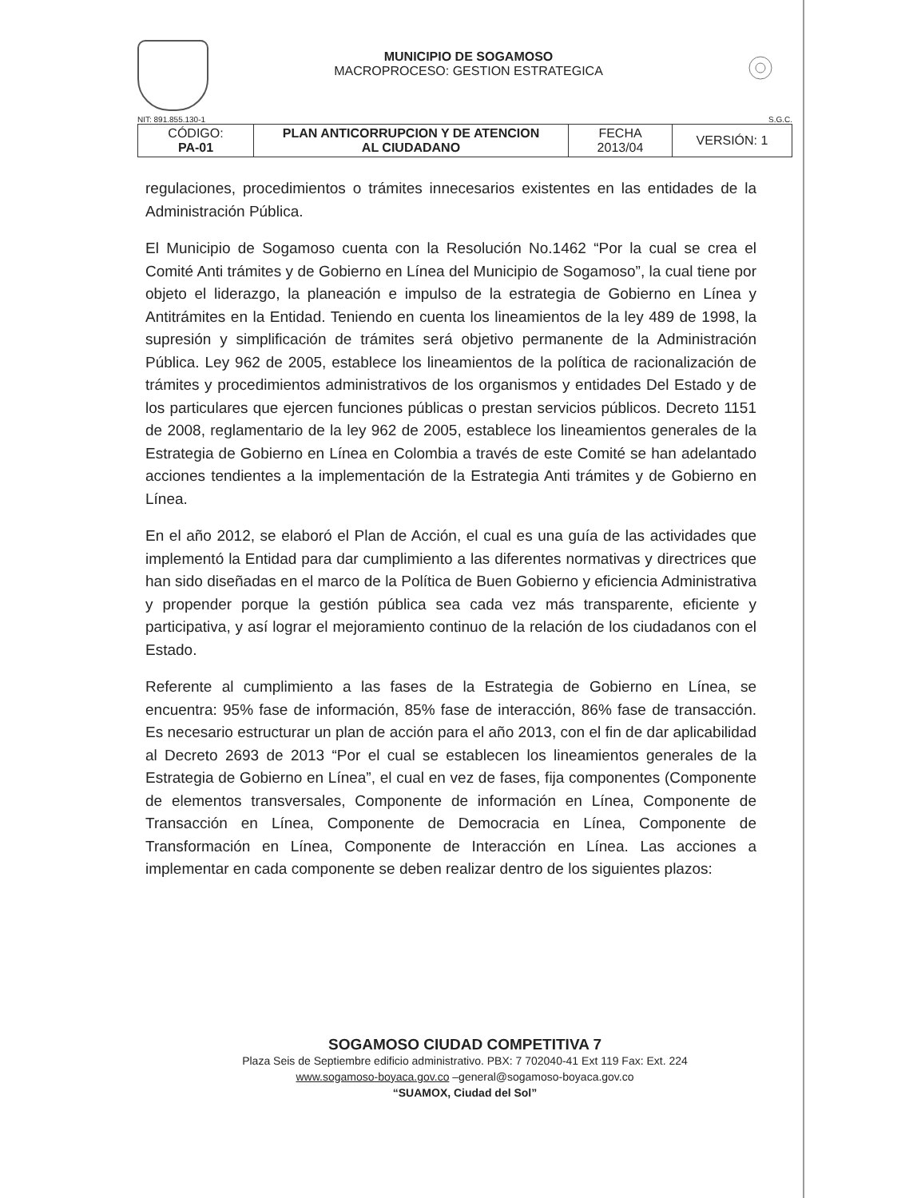MUNICIPIO DE SOGAMOSO
MACROPROCESO: GESTION ESTRATEGICA
NIT: 891.855.130-1 S.G.C.
| CÓDIGO: PA-01 | PLAN ANTICORRUPCION Y DE ATENCION AL CIUDADANO | FECHA 2013/04 | VERSIÓN: 1 |
regulaciones, procedimientos o trámites innecesarios existentes en las entidades de la Administración Pública.
El Municipio de Sogamoso cuenta con la Resolución No.1462 “Por la cual se crea el Comité Anti trámites y de Gobierno en Línea del Municipio de Sogamoso”, la cual tiene por objeto el liderazgo, la planeación e impulso de la estrategia de Gobierno en Línea y Antitrámites en la Entidad. Teniendo en cuenta los lineamientos de la ley 489 de 1998, la supresión y simplificación de trámites será objetivo permanente de la Administración Pública. Ley 962 de 2005, establece los lineamientos de la política de racionalización de trámites y procedimientos administrativos de los organismos y entidades Del Estado y de los particulares que ejercen funciones públicas o prestan servicios públicos. Decreto 1151 de 2008, reglamentario de la ley 962 de 2005, establece los lineamientos generales de la Estrategia de Gobierno en Línea en Colombia a través de este Comité se han adelantado acciones tendientes a la implementación de la Estrategia Anti trámites y de Gobierno en Línea.
En el año 2012, se elaboró el Plan de Acción, el cual es una guía de las actividades que implementó la Entidad para dar cumplimiento a las diferentes normativas y directrices que han sido diseñadas en el marco de la Política de Buen Gobierno y eficiencia Administrativa y propender porque la gestión pública sea cada vez más transparente, eficiente y participativa, y así lograr el mejoramiento continuo de la relación de los ciudadanos con el Estado.
Referente al cumplimiento a las fases de la Estrategia de Gobierno en Línea, se encuentra: 95% fase de información, 85% fase de interacción, 86% fase de transacción. Es necesario estructurar un plan de acción para el año 2013, con el fin de dar aplicabilidad al Decreto 2693 de 2013 “Por el cual se establecen los lineamientos generales de la Estrategia de Gobierno en Línea”, el cual en vez de fases, fija componentes (Componente de elementos transversales, Componente de información en Línea, Componente de Transacción en Línea, Componente de Democracia en Línea, Componente de Transformación en Línea, Componente de Interacción en Línea. Las acciones a implementar en cada componente se deben realizar dentro de los siguientes plazos:
SOGAMOSO CIUDAD COMPETITIVA 7
Plaza Seis de Septiembre edificio administrativo. PBX: 7 702040-41 Ext 119 Fax: Ext. 224
www.sogamoso-boyaca.gov.co –general@sogamoso-boyaca.gov.co
“SUAMOX, Ciudad del Sol”